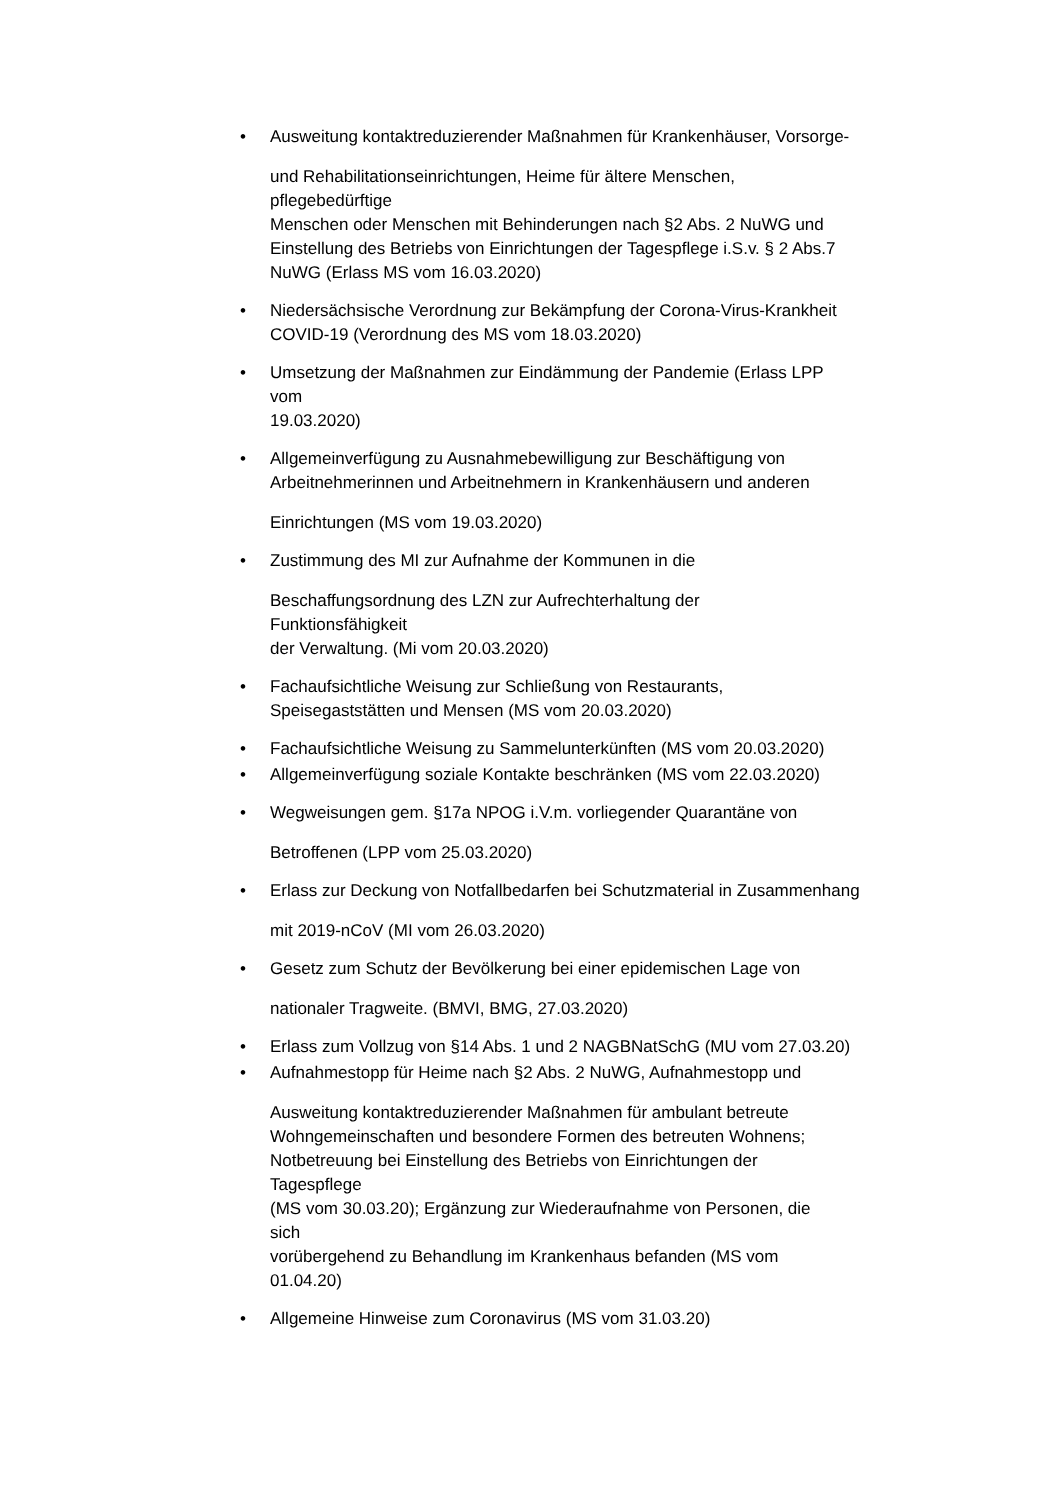• Ausweitung kontaktreduzierender Maßnahmen für Krankenhäuser, Vorsorge-
und Rehabilitationseinrichtungen, Heime für ältere Menschen,
pflegebedürftige
Menschen oder Menschen mit Behinderungen nach §2 Abs. 2 NuWG und
Einstellung des Betriebs von Einrichtungen der Tagespflege i.S.v. § 2 Abs.7
NuWG (Erlass MS vom 16.03.2020)
• Niedersächsische Verordnung zur Bekämpfung der Corona-Virus-Krankheit
COVID-19 (Verordnung des MS vom 18.03.2020)
• Umsetzung der Maßnahmen zur Eindämmung der Pandemie (Erlass LPP
vom
19.03.2020)
• Allgemeinverfügung zu Ausnahmebewilligung zur Beschäftigung von
Arbeitnehmerinnen und Arbeitnehmern in Krankenhäusern und anderen
Einrichtungen (MS vom 19.03.2020)
• Zustimmung des MI zur Aufnahme der Kommunen in die
Beschaffungsordnung des LZN zur Aufrechterhaltung der
Funktionsfähigkeit
der Verwaltung. (Mi vom 20.03.2020)
• Fachaufsichtliche Weisung zur Schließung von Restaurants,
Speisegaststätten und Mensen (MS vom 20.03.2020)
• Fachaufsichtliche Weisung zu Sammelunterkünften (MS vom 20.03.2020)
• Allgemeinverfügung soziale Kontakte beschränken (MS vom 22.03.2020)
• Wegweisungen gem. §17a NPOG i.V.m. vorliegender Quarantäne von
Betroffenen (LPP vom 25.03.2020)
• Erlass zur Deckung von Notfallbedarfen bei Schutzmaterial in Zusammenhang
mit 2019-nCoV (MI vom 26.03.2020)
• Gesetz zum Schutz der Bevölkerung bei einer epidemischen Lage von
nationaler Tragweite. (BMVI, BMG, 27.03.2020)
• Erlass zum Vollzug von §14 Abs. 1 und 2 NAGBNatSchG (MU vom 27.03.20)
• Aufnahmestopp für Heime nach §2 Abs. 2 NuWG, Aufnahmestopp und
Ausweitung kontaktreduzierender Maßnahmen für ambulant betreute
Wohngemeinschaften und besondere Formen des betreuten Wohnens;
Notbetreuung bei Einstellung des Betriebs von Einrichtungen der
Tagespflege
(MS vom 30.03.20); Ergänzung zur Wiederaufnahme von Personen, die
sich
vorübergehend zu Behandlung im Krankenhaus befanden (MS vom
01.04.20)
• Allgemeine Hinweise zum Coronavirus (MS vom 31.03.20)